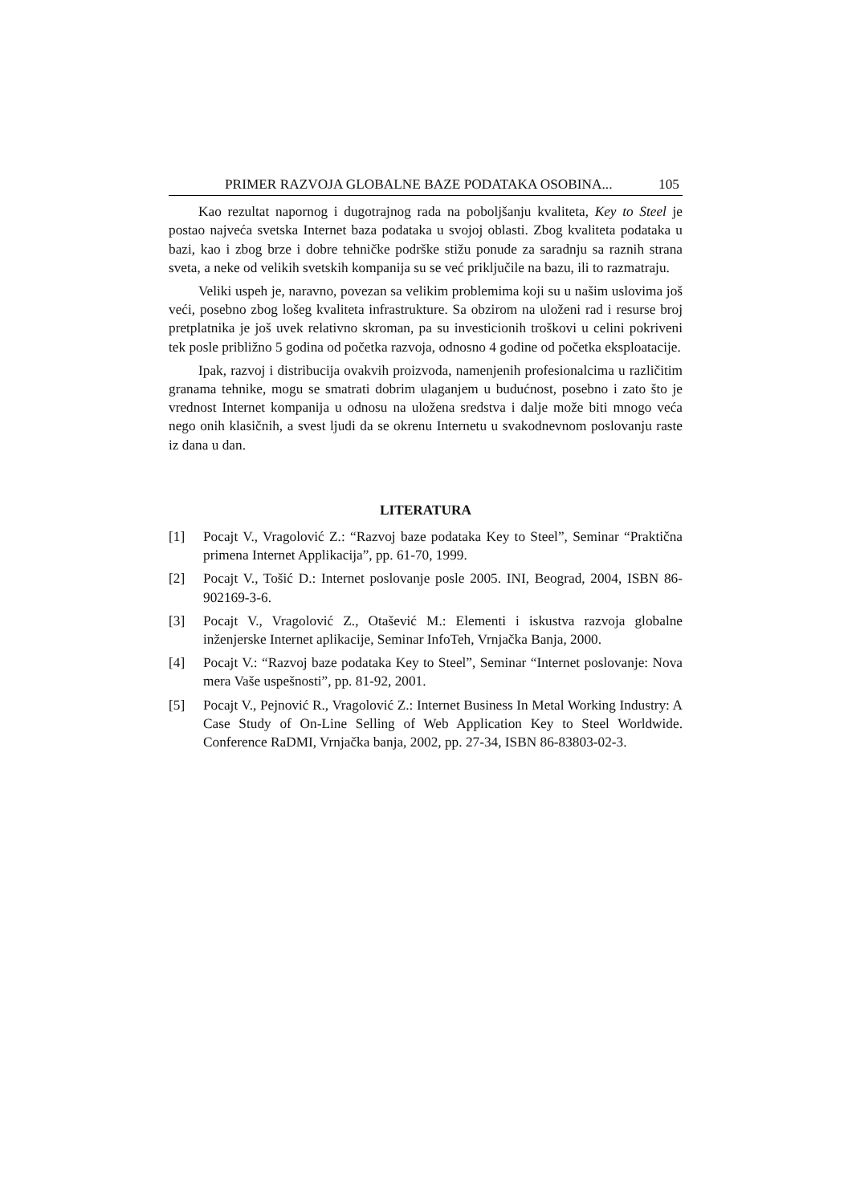PRIMER RAZVOJA GLOBALNE BAZE PODATAKA OSOBINA... 105
Kao rezultat napornog i dugotrajnog rada na poboljšanju kvaliteta, Key to Steel je postao najveća svetska Internet baza podataka u svojoj oblasti. Zbog kvaliteta podataka u bazi, kao i zbog brze i dobre tehničke podrške stižu ponude za saradnju sa raznih strana sveta, a neke od velikih svetskih kompanija su se već priključile na bazu, ili to razmatraju.
Veliki uspeh je, naravno, povezan sa velikim problemima koji su u našim uslovima još veći, posebno zbog lošeg kvaliteta infrastrukture. Sa obzirom na uloženi rad i resurse broj pretplatnika je još uvek relativno skroman, pa su investicionih troškovi u celini pokriveni tek posle približno 5 godina od početka razvoja, odnosno 4 godine od početka eksploatacije.
Ipak, razvoj i distribucija ovakvih proizvoda, namenjenih profesionalcima u različitim granama tehnike, mogu se smatrati dobrim ulaganjem u budućnost, posebno i zato što je vrednost Internet kompanija u odnosu na uložena sredstva i dalje može biti mnogo veća nego onih klasičnih, a svest ljudi da se okrenu Internetu u svakodnevnom poslovanju raste iz dana u dan.
LITERATURA
[1] Pocajt V., Vragolović Z.: “Razvoj baze podataka Key to Steel”, Seminar “Praktična primena Internet Applikacija”, pp. 61-70, 1999.
[2] Pocajt V., Tošić D.: Internet poslovanje posle 2005. INI, Beograd, 2004, ISBN 86-902169-3-6.
[3] Pocajt V., Vragolović Z., Otašević M.: Elementi i iskustva razvoja globalne inženjerske Internet aplikacije, Seminar InfoTeh, Vrnjačka Banja, 2000.
[4] Pocajt V.: “Razvoj baze podataka Key to Steel”, Seminar “Internet poslovanje: Nova mera Vaše uspešnosti”, pp. 81-92, 2001.
[5] Pocajt V., Pejnović R., Vragolović Z.: Internet Business In Metal Working Industry: A Case Study of On-Line Selling of Web Application Key to Steel Worldwide. Conference RaDMI, Vrnjačka banja, 2002, pp. 27-34, ISBN 86-83803-02-3.